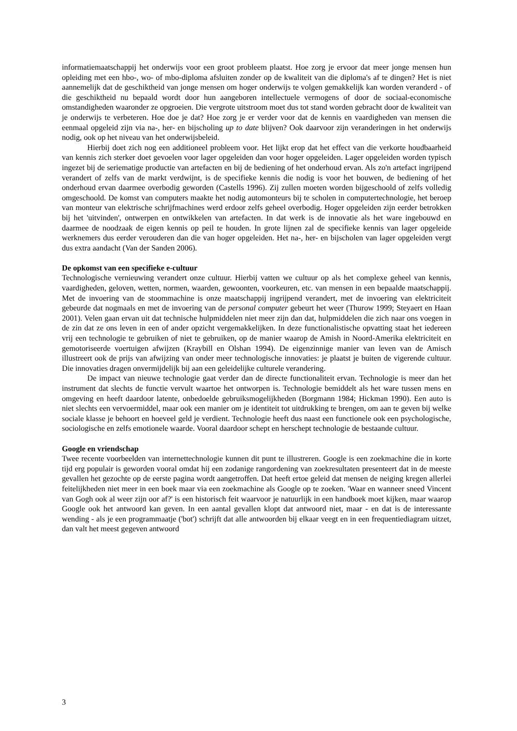informatiemaatschappij het onderwijs voor een groot probleem plaatst. Hoe zorg je ervoor dat meer jonge mensen hun opleiding met een hbo-, wo- of mbo-diploma afsluiten zonder op de kwaliteit van die diploma's af te dingen? Het is niet aannemelijk dat de geschiktheid van jonge mensen om hoger onderwijs te volgen gemakkelijk kan worden veranderd - of die geschiktheid nu bepaald wordt door hun aangeboren intellectuele vermogens of door de sociaal-economische omstandigheden waaronder ze opgroeien. Die vergrote uitstroom moet dus tot stand worden gebracht door de kwaliteit van je onderwijs te verbeteren. Hoe doe je dat? Hoe zorg je er verder voor dat de kennis en vaardigheden van mensen die eenmaal opgeleid zijn via na-, her- en bijscholing up to date blijven? Ook daarvoor zijn veranderingen in het onderwijs nodig, ook op het niveau van het onderwijsbeleid.
Hierbij doet zich nog een additioneel probleem voor. Het lijkt erop dat het effect van die verkorte houdbaarheid van kennis zich sterker doet gevoelen voor lager opgeleiden dan voor hoger opgeleiden. Lager opgeleiden worden typisch ingezet bij de seriematige productie van artefacten en bij de bediening of het onderhoud ervan. Als zo'n artefact ingrijpend verandert of zelfs van de markt verdwijnt, is de specifieke kennis die nodig is voor het bouwen, de bediening of het onderhoud ervan daarmee overbodig geworden (Castells 1996). Zij zullen moeten worden bijgeschoold of zelfs volledig omgeschoold. De komst van computers maakte het nodig automonteurs bij te scholen in computertechnologie, het beroep van monteur van elektrische schrijfmachines werd erdoor zelfs geheel overbodig. Hoger opgeleiden zijn eerder betrokken bij het 'uitvinden', ontwerpen en ontwikkelen van artefacten. In dat werk is de innovatie als het ware ingebouwd en daarmee de noodzaak de eigen kennis op peil te houden. In grote lijnen zal de specifieke kennis van lager opgeleide werknemers dus eerder verouderen dan die van hoger opgeleiden. Het na-, her- en bijscholen van lager opgeleiden vergt dus extra aandacht (Van der Sanden 2006).
De opkomst van een specifieke e-cultuur
Technologische vernieuwing verandert onze cultuur. Hierbij vatten we cultuur op als het complexe geheel van kennis, vaardigheden, geloven, wetten, normen, waarden, gewoonten, voorkeuren, etc. van mensen in een bepaalde maatschappij. Met de invoering van de stoommachine is onze maatschappij ingrijpend verandert, met de invoering van elektriciteit gebeurde dat nogmaals en met de invoering van de personal computer gebeurt het weer (Thurow 1999; Steyaert en Haan 2001). Velen gaan ervan uit dat technische hulpmiddelen niet meer zijn dan dat, hulpmiddelen die zich naar ons voegen in de zin dat ze ons leven in een of ander opzicht vergemakkelijken. In deze functionalistische opvatting staat het iedereen vrij een technologie te gebruiken of niet te gebruiken, op de manier waarop de Amish in Noord-Amerika elektriciteit en gemotoriseerde voertuigen afwijzen (Kraybill en Olshan 1994). De eigenzinnige manier van leven van de Amisch illustreert ook de prijs van afwijzing van onder meer technologische innovaties: je plaatst je buiten de vigerende cultuur. Die innovaties dragen onvermijdelijk bij aan een geleidelijke culturele verandering.
De impact van nieuwe technologie gaat verder dan de directe functionaliteit ervan. Technologie is meer dan het instrument dat slechts de functie vervult waartoe het ontworpen is. Technologie bemiddelt als het ware tussen mens en omgeving en heeft daardoor latente, onbedoelde gebruiksmogelijkheden (Borgmann 1984; Hickman 1990). Een auto is niet slechts een vervoermiddel, maar ook een manier om je identiteit tot uitdrukking te brengen, om aan te geven bij welke sociale klasse je behoort en hoeveel geld je verdient. Technologie heeft dus naast een functionele ook een psychologische, sociologische en zelfs emotionele waarde. Vooral daardoor schept en herschept technologie de bestaande cultuur.
Google en vriendschap
Twee recente voorbeelden van internettechnologie kunnen dit punt te illustreren. Google is een zoekmachine die in korte tijd erg populair is geworden vooral omdat hij een zodanige rangordening van zoekresultaten presenteert dat in de meeste gevallen het gezochte op de eerste pagina wordt aangetroffen. Dat heeft ertoe geleid dat mensen de neiging kregen allerlei feitelijkheden niet meer in een boek maar via een zoekmachine als Google op te zoeken. 'Waar en wanneer sneed Vincent van Gogh ook al weer zijn oor af?' is een historisch feit waarvoor je natuurlijk in een handboek moet kijken, maar waarop Google ook het antwoord kan geven. In een aantal gevallen klopt dat antwoord niet, maar - en dat is de interessante wending - als je een programmaatje ('bot') schrijft dat alle antwoorden bij elkaar veegt en in een frequentiediagram uitzet, dan valt het meest gegeven antwoord
3